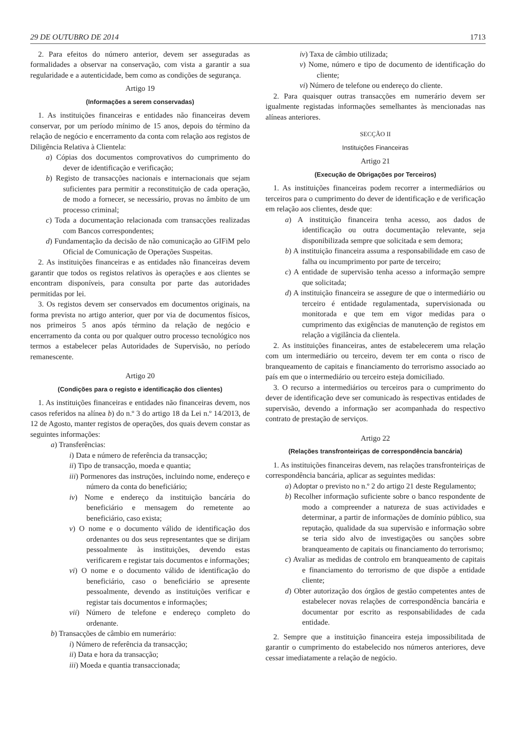29 DE OUTUBRO DE 2014 1713
2. Para efeitos do número anterior, devem ser asseguradas as formalidades a observar na conservação, com vista a garantir a sua regularidade e a autenticidade, bem como as condições de segurança.
Artigo 19
(Informações a serem conservadas)
1. As instituições financeiras e entidades não financeiras devem conservar, por um período mínimo de 15 anos, depois do término da relação de negócio e encerramento da conta com relação aos registos de Diligência Relativa à Clientela:
a) Cópias dos documentos comprovativos do cumprimento do dever de identificação e verificação;
b) Registo de transacções nacionais e internacionais que sejam suficientes para permitir a reconstituição de cada operação, de modo a fornecer, se necessário, provas no âmbito de um processo criminal;
c) Toda a documentação relacionada com transacções realizadas com Bancos correspondentes;
d) Fundamentação da decisão de não comunicação ao GIFiM pelo Oficial de Comunicação de Operações Suspeitas.
2. As instituições financeiras e as entidades não financeiras devem garantir que todos os registos relativos às operações e aos clientes se encontram disponíveis, para consulta por parte das autoridades permitidas por lei.
3. Os registos devem ser conservados em documentos originais, na forma prevista no artigo anterior, quer por via de documentos físicos, nos primeiros 5 anos após término da relação de negócio e encerramento da conta ou por qualquer outro processo tecnológico nos termos a estabelecer pelas Autoridades de Supervisão, no período remanescente.
Artigo 20
(Condições para o registo e identificação dos clientes)
1. As instituições financeiras e entidades não financeiras devem, nos casos referidos na alínea b) do n.º 3 do artigo 18 da Lei n.º 14/2013, de 12 de Agosto, manter registos de operações, dos quais devem constar as seguintes informações:
a) Transferências:
i) Data e número de referência da transacção;
ii) Tipo de transacção, moeda e quantia;
iii) Pormenores das instruções, incluindo nome, endereço e número da conta do beneficiário;
iv) Nome e endereço da instituição bancária do beneficiário e mensagem do remetente ao beneficiário, caso exista;
v) O nome e o documento válido de identificação dos ordenantes ou dos seus representantes que se dirijam pessoalmente às instituições, devendo estas verificarem e registar tais documentos e informações;
vi) O nome e o documento válido de identificação do beneficiário, caso o beneficiário se apresente pessoalmente, devendo as instituições verificar e registar tais documentos e informações;
vii) Número de telefone e endereço completo do ordenante.
b) Transacções de câmbio em numerário:
i) Número de referência da transacção;
ii) Data e hora da transacção;
iii) Moeda e quantia transaccionada;
iv) Taxa de câmbio utilizada;
v) Nome, número e tipo de documento de identificação do cliente;
vi) Número de telefone ou endereço do cliente.
2. Para quaisquer outras transacções em numerário devem ser igualmente registadas informações semelhantes às mencionadas nas alíneas anteriores.
SECÇÃO II
Instituições Financeiras
Artigo 21
(Execução de Obrigações por Terceiros)
1. As instituições financeiras podem recorrer a intermediários ou terceiros para o cumprimento do dever de identificação e de verificação em relação aos clientes, desde que:
a) A instituição financeira tenha acesso, aos dados de identificação ou outra documentação relevante, seja disponibilizada sempre que solicitada e sem demora;
b) A instituição financeira assuma a responsabilidade em caso de falha ou incumprimento por parte de terceiro;
c) A entidade de supervisão tenha acesso a informação sempre que solicitada;
d) A instituição financeira se assegure de que o intermediário ou terceiro é entidade regulamentada, supervisionada ou monitorada e que tem em vigor medidas para o cumprimento das exigências de manutenção de registos em relação a vigilância da clientela.
2. As instituições financeiras, antes de estabelecerem uma relação com um intermediário ou terceiro, devem ter em conta o risco de branqueamento de capitais e financiamento do terrorismo associado ao país em que o intermediário ou terceiro esteja domiciliado.
3. O recurso a intermediários ou terceiros para o cumprimento do dever de identificação deve ser comunicado às respectivas entidades de supervisão, devendo a informação ser acompanhada do respectivo contrato de prestação de serviços.
Artigo 22
(Relações transfronteiriças de correspondência bancária)
1. As instituições financeiras devem, nas relações transfronteiriças de correspondência bancária, aplicar as seguintes medidas:
a) Adoptar o previsto no n.º 2 do artigo 21 deste Regulamento;
b) Recolher informação suficiente sobre o banco respondente de modo a compreender a natureza de suas actividades e determinar, a partir de informações de domínio público, sua reputação, qualidade da sua supervisão e informação sobre se teria sido alvo de investigações ou sanções sobre branqueamento de capitais ou financiamento do terrorismo;
c) Avaliar as medidas de controlo em branqueamento de capitais e financiamento do terrorismo de que dispõe a entidade cliente;
d) Obter autorização dos órgãos de gestão competentes antes de estabelecer novas relações de correspondência bancária e documentar por escrito as responsabilidades de cada entidade.
2. Sempre que a instituição financeira esteja impossibilitada de garantir o cumprimento do estabelecido nos números anteriores, deve cessar imediatamente a relação de negócio.